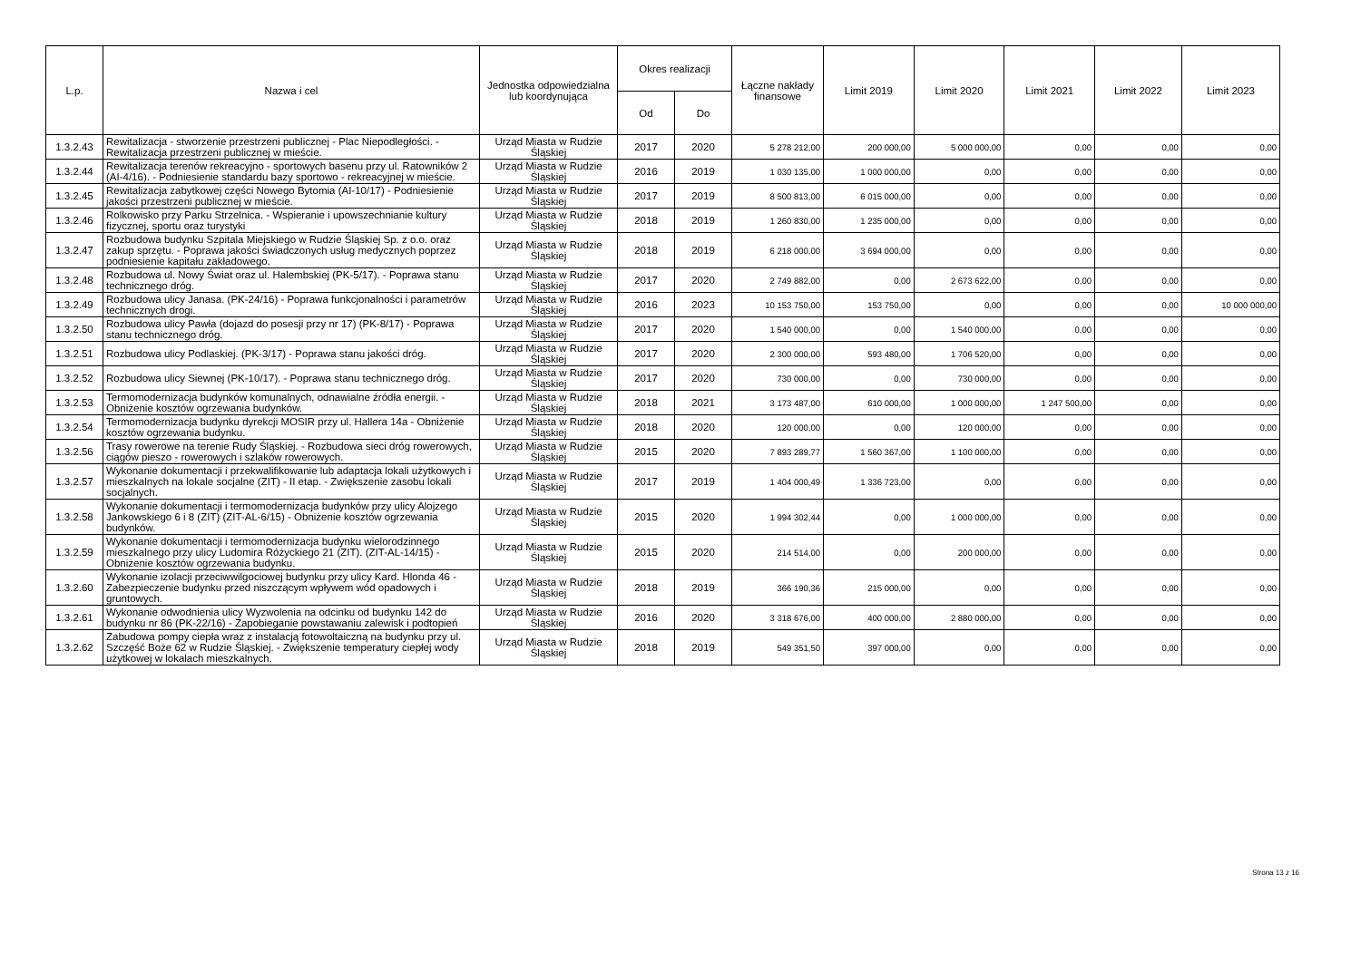| L.p. | Nazwa i cel | Jednostka odpowiedzialna lub koordynująca | Okres realizacji | | Łączne nakłady finansowe | Limit 2019 | Limit 2020 | Limit 2021 | Limit 2022 | Limit 2023 |
| --- | --- | --- | --- | --- | --- | --- | --- | --- | --- | --- |
| | | | Od | Do | | | | | | |
| 1.3.2.43 | Rewitalizacja - stworzenie przestrzeni publicznej - Plac Niepodległości. - Rewitalizacja przestrzeni publicznej w mieście. | Urząd Miasta w Rudzie Śląskiej | 2017 | 2020 | 5 278 212,00 | 200 000,00 | 5 000 000,00 | 0,00 | 0,00 | 0,00 |
| 1.3.2.44 | Rewitalizacja terenów rekreacyjno - sportowych basenu przy ul. Ratowników 2 (AI-4/16). - Podniesienie standardu bazy sportowo - rekreacyjnej w mieście. | Urząd Miasta w Rudzie Śląskiej | 2016 | 2019 | 1 030 135,00 | 1 000 000,00 | 0,00 | 0,00 | 0,00 | 0,00 |
| 1.3.2.45 | Rewitalizacja zabytkowej części Nowego Bytomia (AI-10/17) - Podniesienie jakości przestrzeni publicznej w mieście. | Urząd Miasta w Rudzie Śląskiej | 2017 | 2019 | 8 500 813,00 | 6 015 000,00 | 0,00 | 0,00 | 0,00 | 0,00 |
| 1.3.2.46 | Rolkowisko przy Parku Strzelnica. - Wspieranie i upowszechnianie kultury fizycznej, sportu oraz turystyki | Urząd Miasta w Rudzie Śląskiej | 2018 | 2019 | 1 260 830,00 | 1 235 000,00 | 0,00 | 0,00 | 0,00 | 0,00 |
| 1.3.2.47 | Rozbudowa budynku Szpitala Miejskiego w Rudzie Śląskiej Sp. z o.o. oraz zakup sprzętu. - Poprawa jakości świadczonych usług medycznych poprzez podniesienie kapitału zakładowego. | Urząd Miasta w Rudzie Śląskiej | 2018 | 2019 | 6 218 000,00 | 3 694 000,00 | 0,00 | 0,00 | 0,00 | 0,00 |
| 1.3.2.48 | Rozbudowa ul. Nowy Świat oraz ul. Halembskiej (PK-5/17). - Poprawa stanu technicznego dróg. | Urząd Miasta w Rudzie Śląskiej | 2017 | 2020 | 2 749 882,00 | 0,00 | 2 673 622,00 | 0,00 | 0,00 | 0,00 |
| 1.3.2.49 | Rozbudowa ulicy Janasa. (PK-24/16) - Poprawa funkcjonalności i parametrów technicznych drogi. | Urząd Miasta w Rudzie Śląskiej | 2016 | 2023 | 10 153 750,00 | 153 750,00 | 0,00 | 0,00 | 0,00 | 10 000 000,00 |
| 1.3.2.50 | Rozbudowa ulicy Pawła (dojazd do posesji przy nr 17) (PK-8/17) - Poprawa stanu technicznego dróg. | Urząd Miasta w Rudzie Śląskiej | 2017 | 2020 | 1 540 000,00 | 0,00 | 1 540 000,00 | 0,00 | 0,00 | 0,00 |
| 1.3.2.51 | Rozbudowa ulicy Podlaskiej. (PK-3/17) - Poprawa stanu jakości dróg. | Urząd Miasta w Rudzie Śląskiej | 2017 | 2020 | 2 300 000,00 | 593 480,00 | 1 706 520,00 | 0,00 | 0,00 | 0,00 |
| 1.3.2.52 | Rozbudowa ulicy Siewnej (PK-10/17). - Poprawa stanu technicznego dróg. | Urząd Miasta w Rudzie Śląskiej | 2017 | 2020 | 730 000,00 | 0,00 | 730 000,00 | 0,00 | 0,00 | 0,00 |
| 1.3.2.53 | Termomodernizacja budynków komunalnych, odnawialne źródła energii. - Obniżenie kosztów ogrzewania budynków. | Urząd Miasta w Rudzie Śląskiej | 2018 | 2021 | 3 173 487,00 | 610 000,00 | 1 000 000,00 | 1 247 500,00 | 0,00 | 0,00 |
| 1.3.2.54 | Termomodernizacja budynku dyrekcji MOSIR przy ul. Hallera 14a - Obniżenie kosztów ogrzewania budynku. | Urząd Miasta w Rudzie Śląskiej | 2018 | 2020 | 120 000,00 | 0,00 | 120 000,00 | 0,00 | 0,00 | 0,00 |
| 1.3.2.56 | Trasy rowerowe na terenie Rudy Śląskiej. - Rozbudowa sieci dróg rowerowych, ciągów pieszo - rowerowych i szlaków rowerowych. | Urząd Miasta w Rudzie Śląskiej | 2015 | 2020 | 7 893 289,77 | 1 560 367,00 | 1 100 000,00 | 0,00 | 0,00 | 0,00 |
| 1.3.2.57 | Wykonanie dokumentacji i przekwalifikowanie lub adaptacja lokali użytkowych i mieszkalnych na lokale socjalne (ZIT) - II etap. - Zwiększenie zasobu lokali socjalnych. | Urząd Miasta w Rudzie Śląskiej | 2017 | 2019 | 1 404 000,49 | 1 336 723,00 | 0,00 | 0,00 | 0,00 | 0,00 |
| 1.3.2.58 | Wykonanie dokumentacji i termomodernizacja budynków przy ulicy Alojzego Jankowskiego 6 i 8 (ZIT) (ZIT-AL-6/15) - Obniżenie kosztów ogrzewania budynków. | Urząd Miasta w Rudzie Śląskiej | 2015 | 2020 | 1 994 302,44 | 0,00 | 1 000 000,00 | 0,00 | 0,00 | 0,00 |
| 1.3.2.59 | Wykonanie dokumentacji i termomodernizacja budynku wielorodzinnego mieszkalnego przy ulicy Ludomira Różyckiego 21 (ZIT). (ZIT-AL-14/15) - Obniżenie kosztów ogrzewania budynku. | Urząd Miasta w Rudzie Śląskiej | 2015 | 2020 | 214 514,00 | 0,00 | 200 000,00 | 0,00 | 0,00 | 0,00 |
| 1.3.2.60 | Wykonanie izolacji przeciwwilgociowej budynku przy ulicy Kard. Hlonda 46 - Zabezpieczenie budynku przed niszczącym wpływem wód opadowych i gruntowych. | Urząd Miasta w Rudzie Śląskiej | 2018 | 2019 | 366 190,36 | 215 000,00 | 0,00 | 0,00 | 0,00 | 0,00 |
| 1.3.2.61 | Wykonanie odwodnienia ulicy Wyzwolenia na odcinku od budynku 142 do budynku nr 86 (PK-22/16) - Zapobieganie powstawaniu zalewisk i podtopień | Urząd Miasta w Rudzie Śląskiej | 2016 | 2020 | 3 318 676,00 | 400 000,00 | 2 880 000,00 | 0,00 | 0,00 | 0,00 |
| 1.3.2.62 | Zabudowa pompy ciepła wraz z instalacją fotowoltaiczną na budynku przy ul. Szczęść Boże 62 w Rudzie Śląskiej. - Zwiększenie temperatury ciepłej wody użytkowej w lokalach mieszkalnych. | Urząd Miasta w Rudzie Śląskiej | 2018 | 2019 | 549 351,50 | 397 000,00 | 0,00 | 0,00 | 0,00 | 0,00 |
Strona 13 z 16